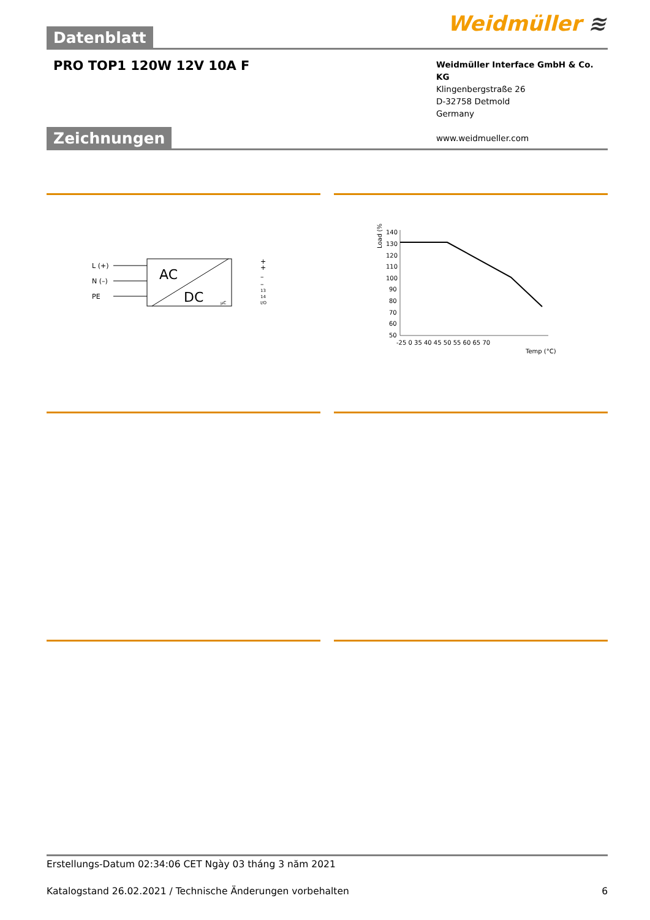Datenblatt
Weidmüller ≋
PRO TOP1 120W 12V 10A F
Weidmüller Interface GmbH & Co. KG
Klingenbergstraße 26
D-32758 Detmold
Germany
www.weidmueller.com
Zeichnungen
L (+)
N (–)
PE
AC
DC
+
+
–
–
13
14
I/O
μC
Load (%)
140
130
120
110
100
90
80
70
60
50
-25 0 35 40 45 50 55 60 65 70
Temp (°C)
Erstellungs-Datum 02:34:06 CET Ngày 03 tháng 3 năm 2021
Katalogstand 26.02.2021 / Technische Änderungen vorbehalten 6